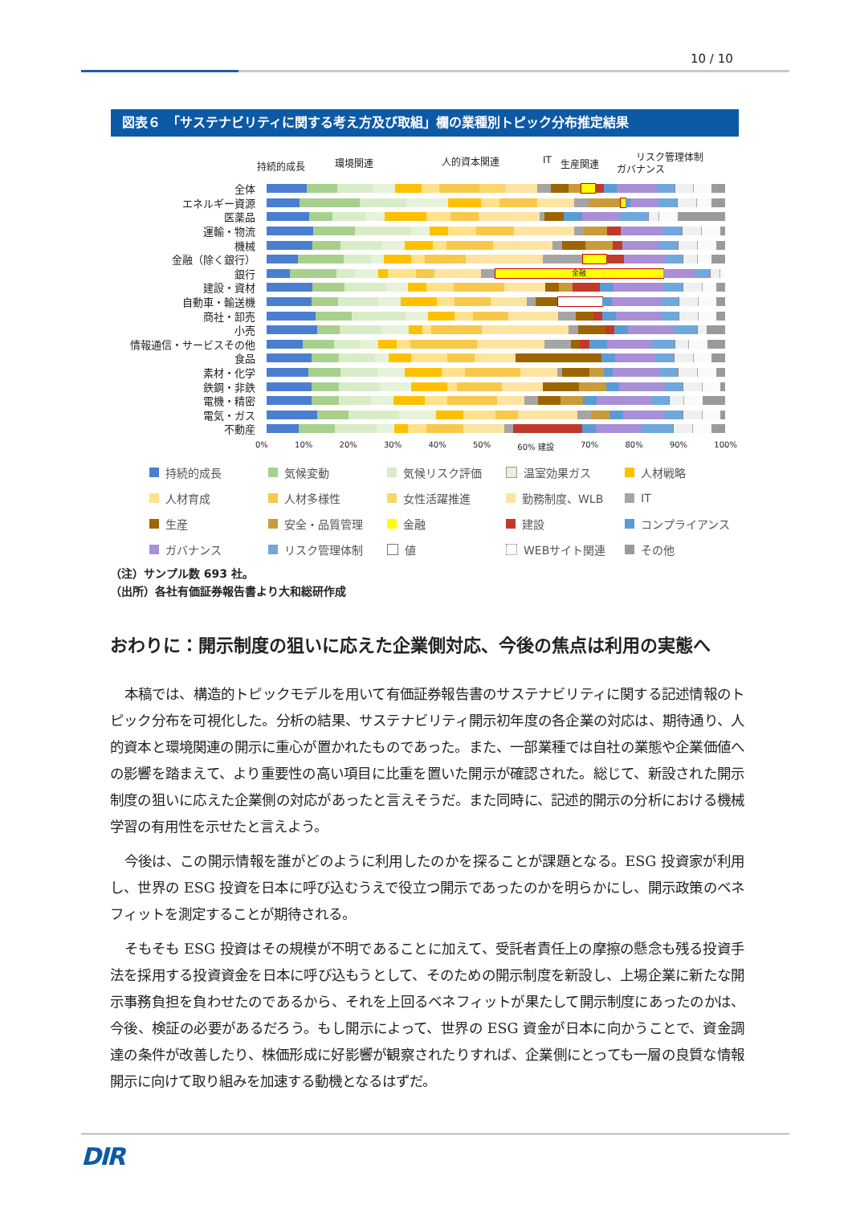10 / 10
図表６　「サステナビリティに関する考え方及び取組」欄の業種別トピック分布推定結果
持続的成長 環境関連 人的資本関連 IT 生産関連
リスク管理体制
ガバナンス
全体
エネルギー資源
医薬品
運輸・物流
機械
金融（除く銀行）
銀行
金融
建設・資材
自動車・輸送機
商社・卸売
小売
情報通信・サービスその他
食品
素材・化学
鉄鋼・非鉄
電機・精密
電気・ガス
不動産
0% 10% 20% 30% 40% 50% 60% 建設 70% 80% 90% 100%
持続的成長
気候変動
気候リスク評価
温室効果ガス
人材戦略
人材育成
人材多様性
女性活躍推進
勤務制度、WLB
IT
生産
安全・品質管理
金融
建設
コンプライアンス
ガバナンス
リスク管理体制
値
WEBサイト関連
その他
（注）サンプル数 693 社。
（出所）各社有価証券報告書より大和総研作成
おわりに：開示制度の狙いに応えた企業側対応、今後の焦点は利用の実態へ
本稿では、構造的トピックモデルを用いて有価証券報告書のサステナビリティに関する記述情報のトピック分布を可視化した。分析の結果、サステナビリティ開示初年度の各企業の対応は、期待通り、人的資本と環境関連の開示に重心が置かれたものであった。また、一部業種では自社の業態や企業価値への影響を踏まえて、より重要性の高い項目に比重を置いた開示が確認された。総じて、新設された開示制度の狙いに応えた企業側の対応があったと言えそうだ。また同時に、記述的開示の分析における機械学習の有用性を示せたと言えよう。
今後は、この開示情報を誰がどのように利用したのかを探ることが課題となる。ESG 投資家が利用し、世界の ESG 投資を日本に呼び込むうえで役立つ開示であったのかを明らかにし、開示政策のベネフィットを測定することが期待される。
そもそも ESG 投資はその規模が不明であることに加えて、受託者責任上の摩擦の懸念も残る投資手法を採用する投資資金を日本に呼び込もうとして、そのための開示制度を新設し、上場企業に新たな開示事務負担を負わせたのであるから、それを上回るベネフィットが果たして開示制度にあったのかは、今後、検証の必要があるだろう。もし開示によって、世界の ESG 資金が日本に向かうことで、資金調達の条件が改善したり、株価形成に好影響が観察されたりすれば、企業側にとっても一層の良質な情報開示に向けて取り組みを加速する動機となるはずだ。
DIR